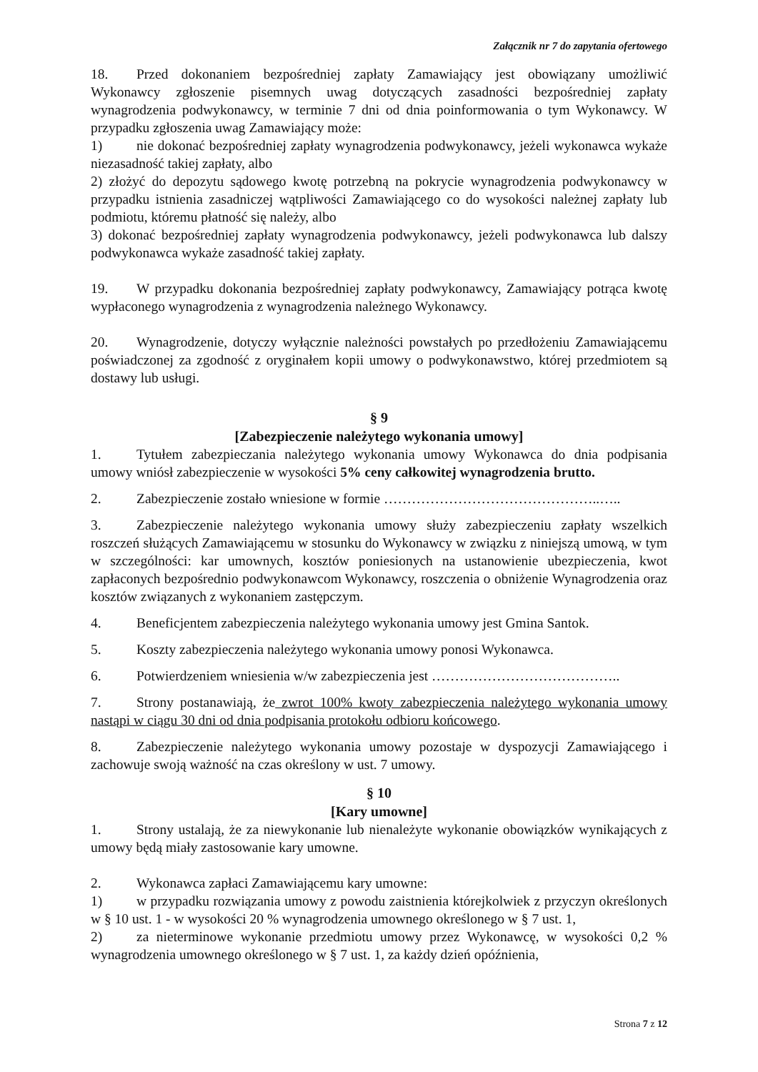Załącznik nr 7 do zapytania ofertowego
18. Przed dokonaniem bezpośredniej zapłaty Zamawiający jest obowiązany umożliwić Wykonawcy zgłoszenie pisemnych uwag dotyczących zasadności bezpośredniej zapłaty wynagrodzenia podwykonawcy, w terminie 7 dni od dnia poinformowania o tym Wykonawcy. W przypadku zgłoszenia uwag Zamawiający może:
1) nie dokonać bezpośredniej zapłaty wynagrodzenia podwykonawcy, jeżeli wykonawca wykaże niezasadność takiej zapłaty, albo
2) złożyć do depozytu sądowego kwotę potrzebną na pokrycie wynagrodzenia podwykonawcy w przypadku istnienia zasadniczej wątpliwości Zamawiającego co do wysokości należnej zapłaty lub podmiotu, któremu płatność się należy, albo
3) dokonać bezpośredniej zapłaty wynagrodzenia podwykonawcy, jeżeli podwykonawca lub dalszy podwykonawca wykaże zasadność takiej zapłaty.
19. W przypadku dokonania bezpośredniej zapłaty podwykonawcy, Zamawiający potrąca kwotę wypłaconego wynagrodzenia z wynagrodzenia należnego Wykonawcy.
20. Wynagrodzenie, dotyczy wyłącznie należności powstałych po przedłożeniu Zamawiającemu poświadczonej za zgodność z oryginałem kopii umowy o podwykonawstwo, której przedmiotem są dostawy lub usługi.
§ 9
[Zabezpieczenie należytego wykonania umowy]
1. Tytułem zabezpieczania należytego wykonania umowy Wykonawca do dnia podpisania umowy wniósł zabezpieczenie w wysokości 5% ceny całkowitej wynagrodzenia brutto.
2. Zabezpieczenie zostało wniesione w formie ………………………………………..…..
3. Zabezpieczenie należytego wykonania umowy służy zabezpieczeniu zapłaty wszelkich roszczeń służących Zamawiającemu w stosunku do Wykonawcy w związku z niniejszą umową, w tym w szczególności: kar umownych, kosztów poniesionych na ustanowienie ubezpieczenia, kwot zapłaconych bezpośrednio podwykonawcom Wykonawcy, roszczenia o obniżenie Wynagrodzenia oraz kosztów związanych z wykonaniem zastępczym.
4. Beneficjentem zabezpieczenia należytego wykonania umowy jest Gmina Santok.
5. Koszty zabezpieczenia należytego wykonania umowy ponosi Wykonawca.
6. Potwierdzeniem wniesienia w/w zabezpieczenia jest …………………………………..
7. Strony postanawiają, że zwrot 100% kwoty zabezpieczenia należytego wykonania umowy nastąpi w ciągu 30 dni od dnia podpisania protokołu odbioru końcowego.
8. Zabezpieczenie należytego wykonania umowy pozostaje w dyspozycji Zamawiającego i zachowuje swoją ważność na czas określony w ust. 7 umowy.
§ 10
[Kary umowne]
1. Strony ustalają, że za niewykonanie lub nienależyte wykonanie obowiązków wynikających z umowy będą miały zastosowanie kary umowne.
2. Wykonawca zapłaci Zamawiającemu kary umowne:
1) w przypadku rozwiązania umowy z powodu zaistnienia którejkolwiek z przyczyn określonych w § 10 ust. 1 - w wysokości 20 % wynagrodzenia umownego określonego w § 7 ust. 1,
2) za nieterminowe wykonanie przedmiotu umowy przez Wykonawcę, w wysokości 0,2 % wynagrodzenia umownego określonego w § 7 ust. 1, za każdy dzień opóźnienia,
Strona 7 z 12